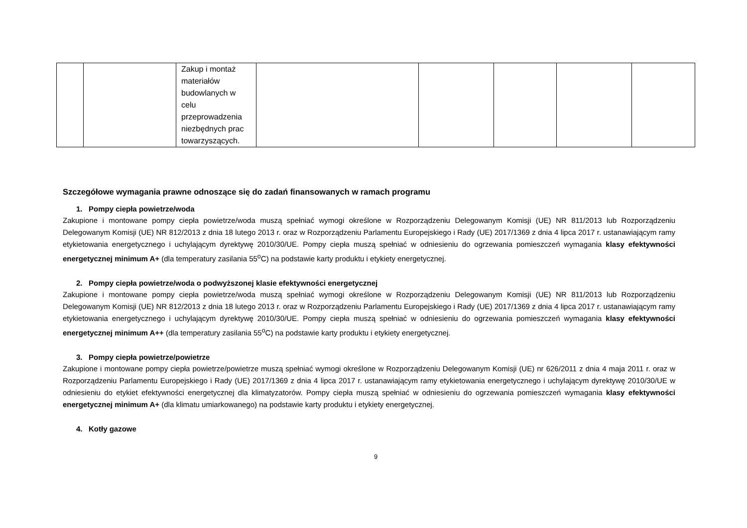| | | Zakup i montaż materiałów budowlanych w celu przeprowadzenia niezbędnych prac towarzyszących. | | | | | |
Szczegółowe wymagania prawne odnoszące się do zadań finansowanych w ramach programu
1. Pompy ciepła powietrze/woda
Zakupione i montowane pompy ciepła powietrze/woda muszą spełniać wymogi określone w Rozporządzeniu Delegowanym Komisji (UE) NR 811/2013 lub Rozporządzeniu Delegowanym Komisji (UE) NR 812/2013 z dnia 18 lutego 2013 r. oraz w Rozporządzeniu Parlamentu Europejskiego i Rady (UE) 2017/1369 z dnia 4 lipca 2017 r. ustanawiającym ramy etykietowania energetycznego i uchylającym dyrektywę 2010/30/UE. Pompy ciepła muszą spełniać w odniesieniu do ogrzewania pomieszczeń wymagania klasy efektywności energetycznej minimum A+ (dla temperatury zasilania 55<sup>o</sup>C) na podstawie karty produktu i etykiety energetycznej.
2. Pompy ciepła powietrze/woda o podwyższonej klasie efektywności energetycznej
Zakupione i montowane pompy ciepła powietrze/woda muszą spełniać wymogi określone w Rozporządzeniu Delegowanym Komisji (UE) NR 811/2013 lub Rozporządzeniu Delegowanym Komisji (UE) NR 812/2013 z dnia 18 lutego 2013 r. oraz w Rozporządzeniu Parlamentu Europejskiego i Rady (UE) 2017/1369 z dnia 4 lipca 2017 r. ustanawiającym ramy etykietowania energetycznego i uchylającym dyrektywę 2010/30/UE. Pompy ciepła muszą spełniać w odniesieniu do ogrzewania pomieszczeń wymagania klasy efektywności energetycznej minimum A++ (dla temperatury zasilania 55<sup>o</sup>C) na podstawie karty produktu i etykiety energetycznej.
3. Pompy ciepła powietrze/powietrze
Zakupione i montowane pompy ciepła powietrze/powietrze muszą spełniać wymogi określone w Rozporządzeniu Delegowanym Komisji (UE) nr 626/2011 z dnia 4 maja 2011 r. oraz w Rozporządzeniu Parlamentu Europejskiego i Rady (UE) 2017/1369 z dnia 4 lipca 2017 r. ustanawiającym ramy etykietowania energetycznego i uchylającym dyrektywę 2010/30/UE w odniesieniu do etykiet efektywności energetycznej dla klimatyzatorów. Pompy ciepła muszą spełniać w odniesieniu do ogrzewania pomieszczeń wymagania klasy efektywności energetycznej minimum A+ (dla klimatu umiarkowanego) na podstawie karty produktu i etykiety energetycznej.
4. Kotły gazowe
9